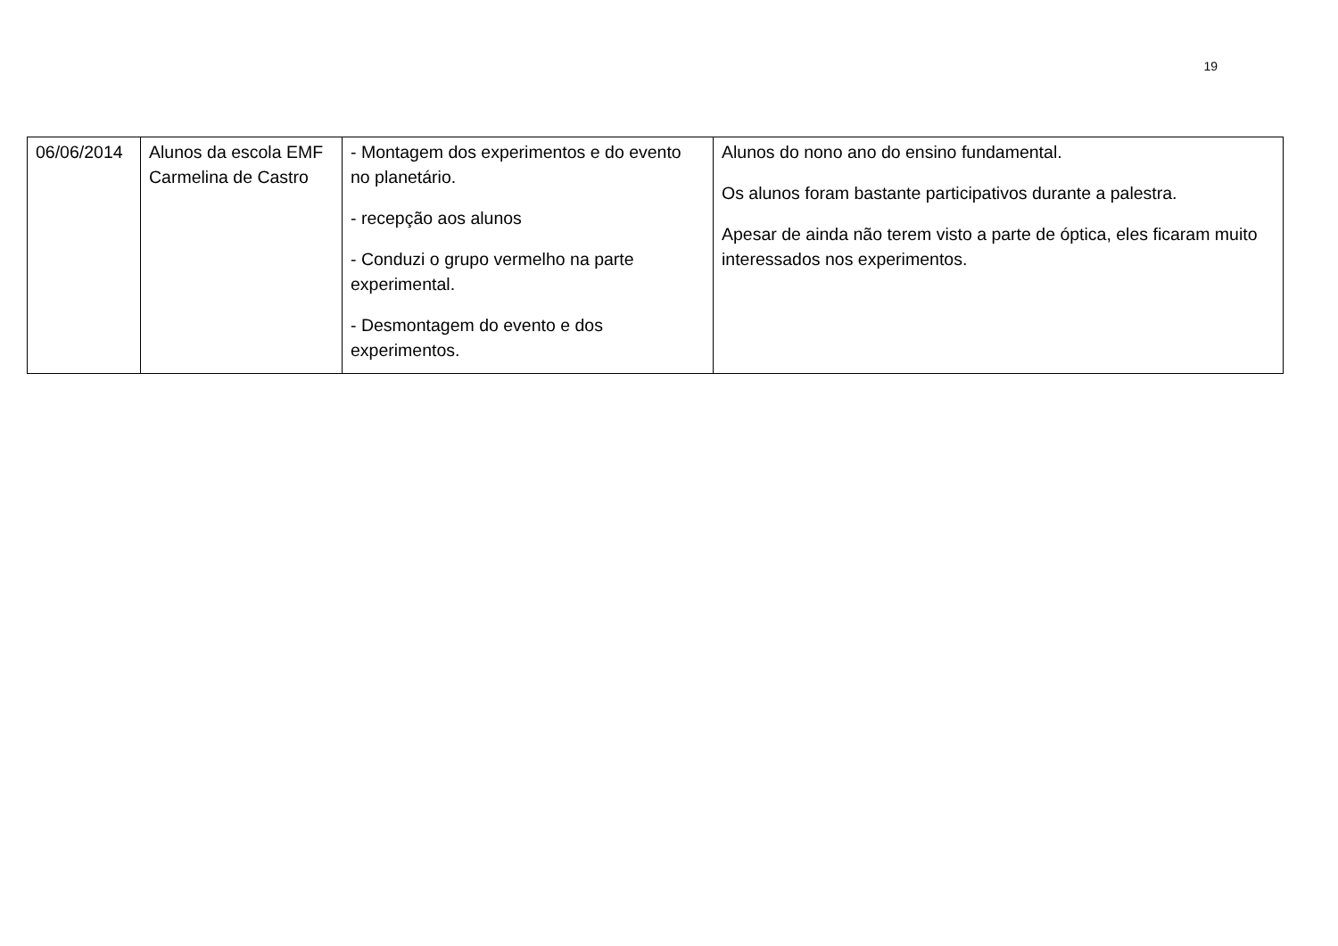19
| 06/06/2014 | Alunos da escola EMF Carmelina de Castro | - Montagem dos experimentos e do evento no planetário. - recepção aos alunos - Conduzi o grupo vermelho na parte experimental. - Desmontagem do evento e dos experimentos. | Alunos do nono ano do ensino fundamental. Os alunos foram bastante participativos durante a palestra. Apesar de ainda não terem visto a parte de óptica, eles ficaram muito interessados nos experimentos. |